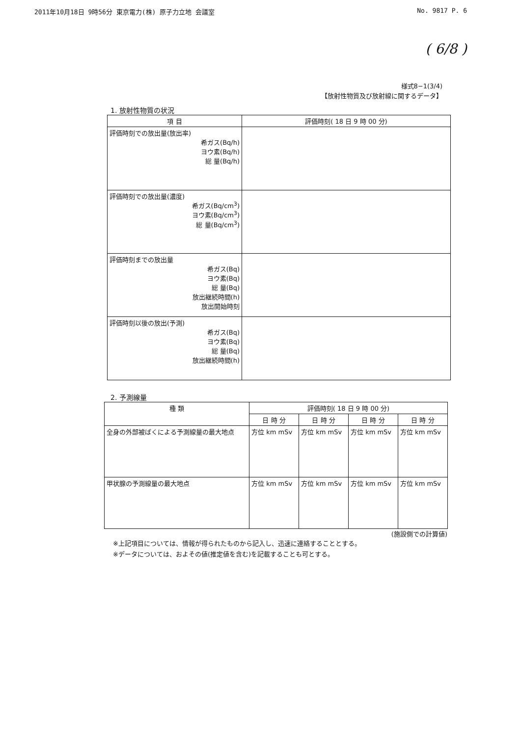2011年10月18日 9時56分 東京電力(株) 原子力立地 会議室 No. 9817 P. 6
( 6/8 )
様式8−1(3/4)
【放射性物質及び放射線に関するデータ】
1. 放射性物質の状況
| 項 目 | 評価時刻( 18 日 9 時 00 分) |
| --- | --- |
| 評価時刻での放出量(放出率) 希ガス(Bq/h) ヨウ素(Bq/h) 総 量(Bq/h) | |
| 評価時刻での放出量(濃度) 希ガス(Bq/cm<sup>3</sup>) ヨウ素(Bq/cm<sup>3</sup>) 総 量(Bq/cm<sup>3</sup>) | |
| 評価時刻までの放出量 希ガス(Bq) ヨウ素(Bq) 総 量(Bq) 放出継続時間(h) 放出開始時刻 | |
| 評価時刻以後の放出(予測) 希ガス(Bq) ヨウ素(Bq) 総 量(Bq) 放出継続時間(h) | |
2. 予測線量
| 種 類 | 評価時刻( 18 日 9 時 00 分) | | | |
| --- | --- | --- | --- | --- |
| | 日 時 分 | 日 時 分 | 日 時 分 | 日 時 分 |
| 全身の外部被ばくによる予測線量の最大地点 | 方位 km mSv | 方位 km mSv | 方位 km mSv | 方位 km mSv |
| 甲状腺の予測線量の最大地点 | 方位 km mSv | 方位 km mSv | 方位 km mSv | 方位 km mSv |
(施設側での計算値)
※上記項目については、情報が得られたものから記入し、迅速に連絡することとする。
※データについては、およその値(推定値を含む)を記載することも可とする。